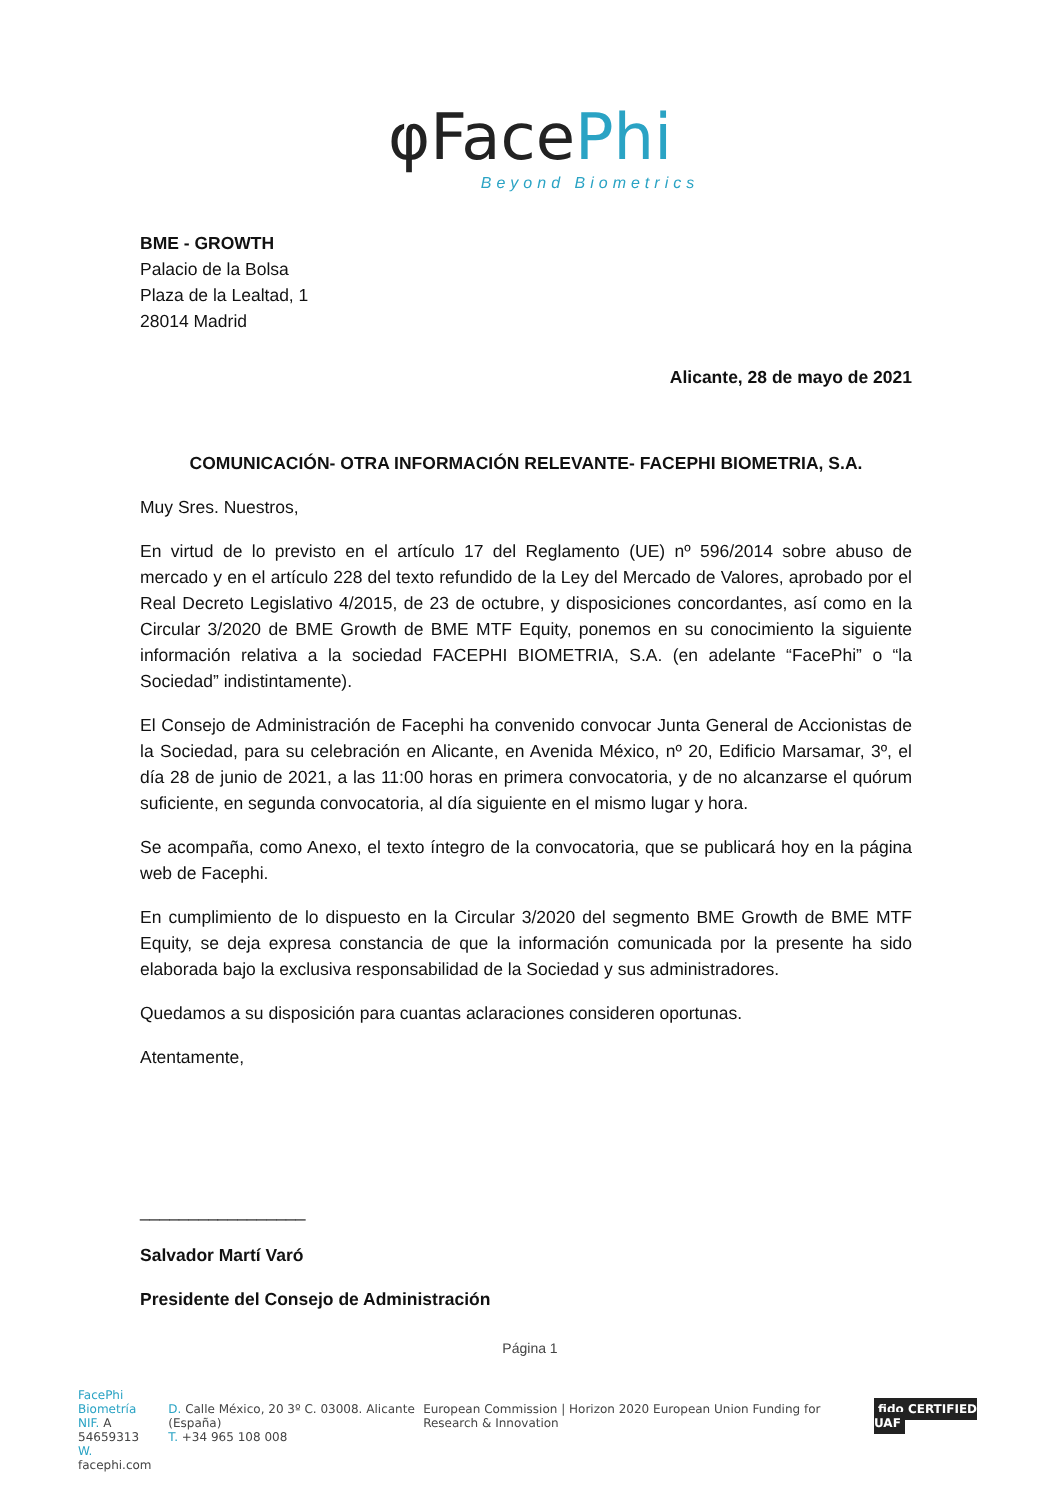φFacePhi
Beyond Biometrics
BME - GROWTH
Palacio de la Bolsa
Plaza de la Lealtad, 1
28014 Madrid
Alicante, 28 de mayo de 2021
COMUNICACIÓN- OTRA INFORMACIÓN RELEVANTE- FACEPHI BIOMETRIA, S.A.
Muy Sres. Nuestros,
En virtud de lo previsto en el artículo 17 del Reglamento (UE) nº 596/2014 sobre abuso de mercado y en el artículo 228 del texto refundido de la Ley del Mercado de Valores, aprobado por el Real Decreto Legislativo 4/2015, de 23 de octubre, y disposiciones concordantes, así como en la Circular 3/2020 de BME Growth de BME MTF Equity, ponemos en su conocimiento la siguiente información relativa a la sociedad FACEPHI BIOMETRIA, S.A. (en adelante “FacePhi” o “la Sociedad” indistintamente).
El Consejo de Administración de Facephi ha convenido convocar Junta General de Accionistas de la Sociedad, para su celebración en Alicante, en Avenida México, nº 20, Edificio Marsamar, 3º, el día 28 de junio de 2021, a las 11:00 horas en primera convocatoria, y de no alcanzarse el quórum suficiente, en segunda convocatoria, al día siguiente en el mismo lugar y hora.
Se acompaña, como Anexo, el texto íntegro de la convocatoria, que se publicará hoy en la página web de Facephi.
En cumplimiento de lo dispuesto en la Circular 3/2020 del segmento BME Growth de BME MTF Equity, se deja expresa constancia de que la información comunicada por la presente ha sido elaborada bajo la exclusiva responsabilidad de la Sociedad y sus administradores.
Quedamos a su disposición para cuantas aclaraciones consideren oportunas.
Atentamente,
_________________
Salvador Martí Varó
Presidente del Consejo de Administración
Página 1
FacePhi Biometría
NIF. A 54659313
W. facephi.com
D. Calle México, 20 3º C. 03008. Alicante (España)
T. +34 965 108 008
European Commission | Horizon 2020 European Union Funding for Research & Innovation
fido CERTIFIED UAF